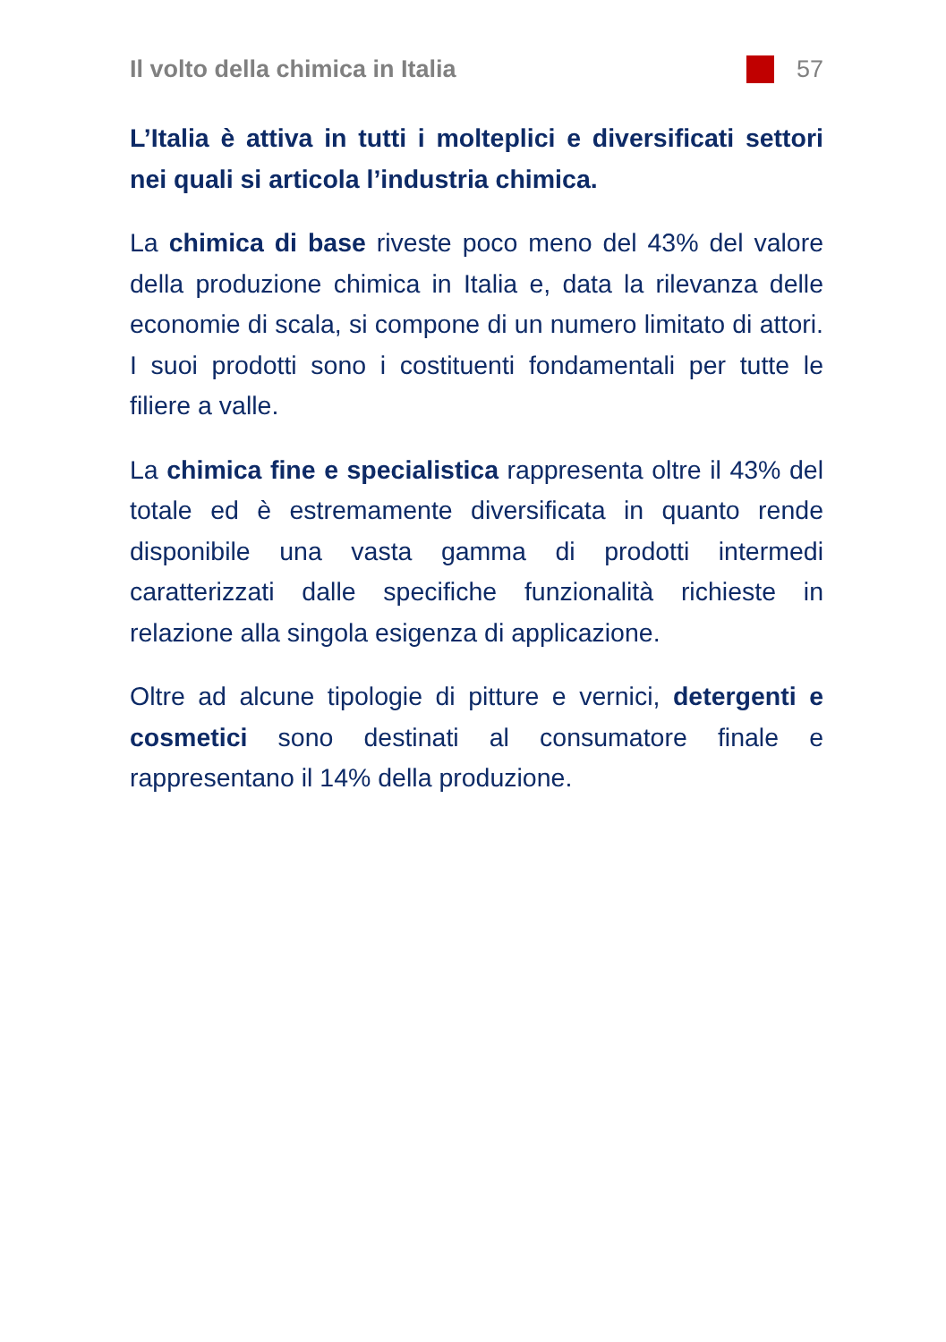Il volto della chimica in Italia 57
L’Italia è attiva in tutti i molteplici e diversificati settori nei quali si articola l’industria chimica.
La chimica di base riveste poco meno del 43% del valore della produzione chimica in Italia e, data la rilevanza delle economie di scala, si compone di un numero limitato di attori. I suoi prodotti sono i costituenti fondamentali per tutte le filiere a valle.
La chimica fine e specialistica rappresenta oltre il 43% del totale ed è estremamente diversificata in quanto rende disponibile una vasta gamma di prodotti intermedi caratterizzati dalle specifiche funzionalità richieste in relazione alla singola esigenza di applicazione.
Oltre ad alcune tipologie di pitture e vernici, detergenti e cosmetici sono destinati al consumatore finale e rappresentano il 14% della produzione.